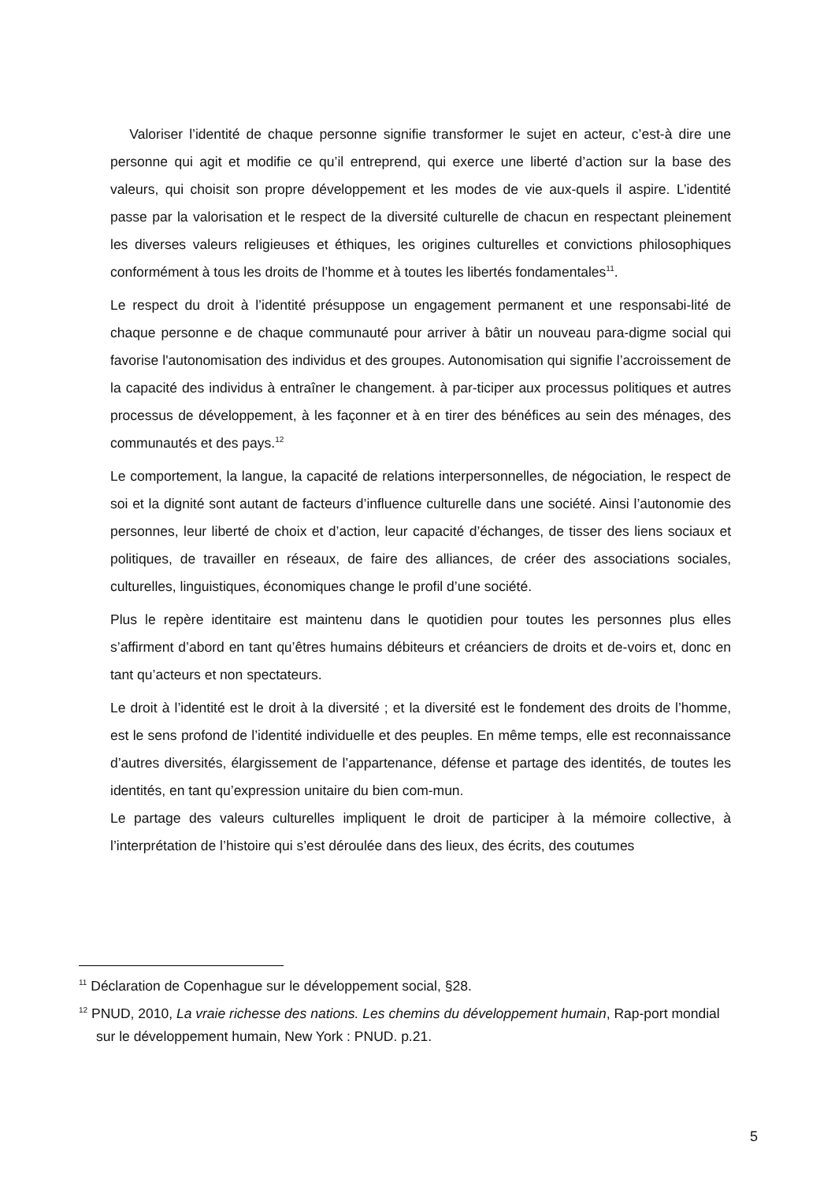Valoriser l’identité de chaque personne signifie transformer le sujet en acteur, c’est-à dire une personne qui agit et modifie ce qu’il entreprend, qui exerce une liberté d’action sur la base des valeurs, qui choisit son propre développement et les modes de vie aux-quels il aspire. L’identité passe par la valorisation et le respect de la diversité culturelle de chacun en respectant pleinement les diverses valeurs religieuses et éthiques, les origines culturelles et convictions philosophiques conformément à tous les droits de l’homme et à toutes les libertés fondamentales<sup>11</sup>.
Le respect du droit à l’identité présuppose un engagement permanent et une responsabi-lité de chaque personne e de chaque communauté pour arriver à bâtir un nouveau para-digme social qui favorise l'autonomisation des individus et des groupes. Autonomisation qui signifie l’accroissement de la capacité des individus à entraîner le changement. à par-ticiper aux processus politiques et autres processus de développement, à les façonner et à en tirer des bénéfices au sein des ménages, des communautés et des pays.<sup>12</sup>
Le comportement, la langue, la capacité de relations interpersonnelles, de négociation, le respect de soi et la dignité sont autant de facteurs d’influence culturelle dans une société. Ainsi l’autonomie des personnes, leur liberté de choix et d’action, leur capacité d’échanges, de tisser des liens sociaux et politiques, de travailler en réseaux, de faire des alliances, de créer des associations sociales, culturelles, linguistiques, économiques change le profil d’une société.
Plus le repère identitaire est maintenu dans le quotidien pour toutes les personnes plus elles s’affirment d’abord en tant qu’êtres humains débiteurs et créanciers de droits et de-voirs et, donc en tant qu’acteurs et non spectateurs.
Le droit à l’identité est le droit à la diversité ; et la diversité est le fondement des droits de l’homme, est le sens profond de l’identité individuelle et des peuples. En même temps, elle est reconnaissance d’autres diversités, élargissement de l’appartenance, défense et partage des identités, de toutes les identités, en tant qu’expression unitaire du bien com-mun.
Le partage des valeurs culturelles impliquent le droit de participer à la mémoire collective, à l’interprétation de l’histoire qui s’est déroulée dans des lieux, des écrits, des coutumes
<sup>11</sup> Déclaration de Copenhague sur le développement social, §28.
<sup>12</sup> PNUD, 2010, La vraie richesse des nations. Les chemins du développement humain, Rap-port mondial sur le développement humain, New York : PNUD. p.21.
5